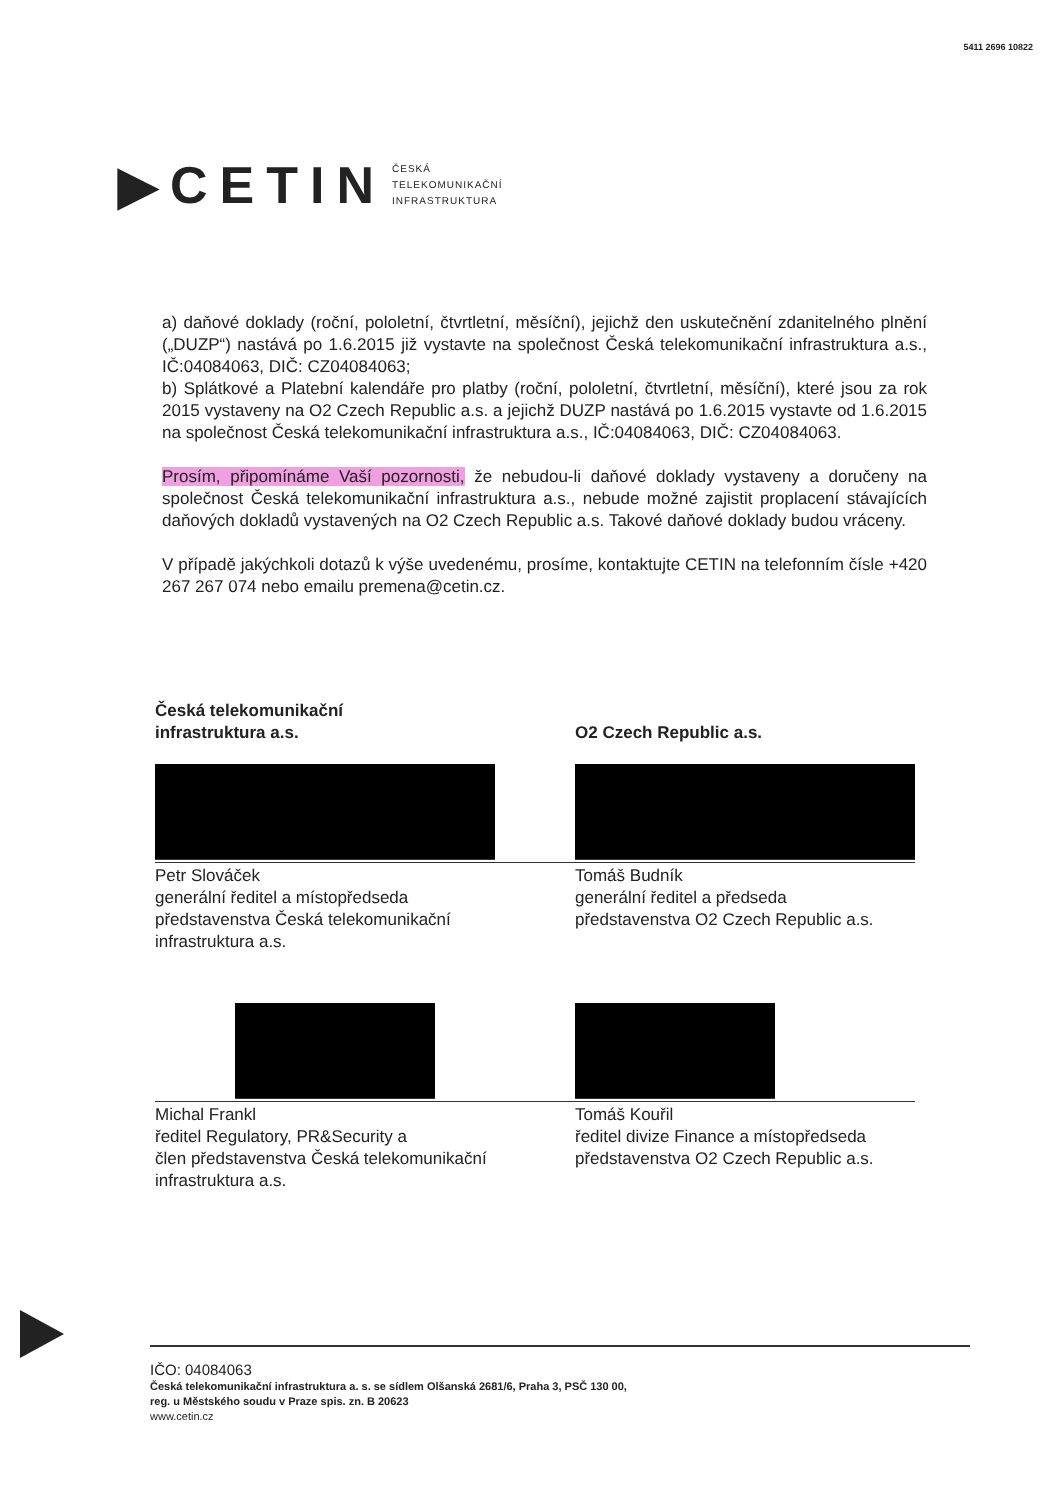5411 2696 10822
▶CETIN
ČESKÁ
TELEKOMUNIKAČNÍ
INFRASTRUKTURA
a) daňové doklady (roční, pololetní, čtvrtletní, měsíční), jejichž den uskutečnění zdanitelného plnění („DUZP“) nastává po 1.6.2015 již vystavte na společnost Česká telekomunikační infrastruktura a.s., IČ:04084063, DIČ: CZ04084063;
b) Splátkové a Platební kalendáře pro platby (roční, pololetní, čtvrtletní, měsíční), které jsou za rok 2015 vystaveny na O2 Czech Republic a.s. a jejichž DUZP nastává po 1.6.2015 vystavte od 1.6.2015 na společnost Česká telekomunikační infrastruktura a.s., IČ:04084063, DIČ: CZ04084063.
Prosím, připomínáme Vaší pozornosti, že nebudou-li daňové doklady vystaveny a doručeny na společnost Česká telekomunikační infrastruktura a.s., nebude možné zajistit proplacení stávajících daňových dokladů vystavených na O2 Czech Republic a.s. Takové daňové doklady budou vráceny.
V případě jakýchkoli dotazů k výše uvedenému, prosíme, kontaktujte CETIN na telefonním čísle +420 267 267 074 nebo emailu premena@cetin.cz.
Česká telekomunikační
infrastruktura a.s.
Petr Slováček
generální ředitel a místopředseda
představenstva Česká telekomunikační
infrastruktura a.s.
O2 Czech Republic a.s.
Tomáš Budník
generální ředitel a předseda
představenstva O2 Czech Republic a.s.
Michal Frankl
ředitel Regulatory, PR&Security a
člen představenstva Česká telekomunikační
infrastruktura a.s.
Tomáš Kouřil
ředitel divize Finance a místopředseda
představenstva O2 Czech Republic a.s.
IČO: 04084063
Česká telekomunikační infrastruktura a. s. se sídlem Olšanská 2681/6, Praha 3, PSČ 130 00,
reg. u Městského soudu v Praze spis. zn. B 20623
www.cetin.cz